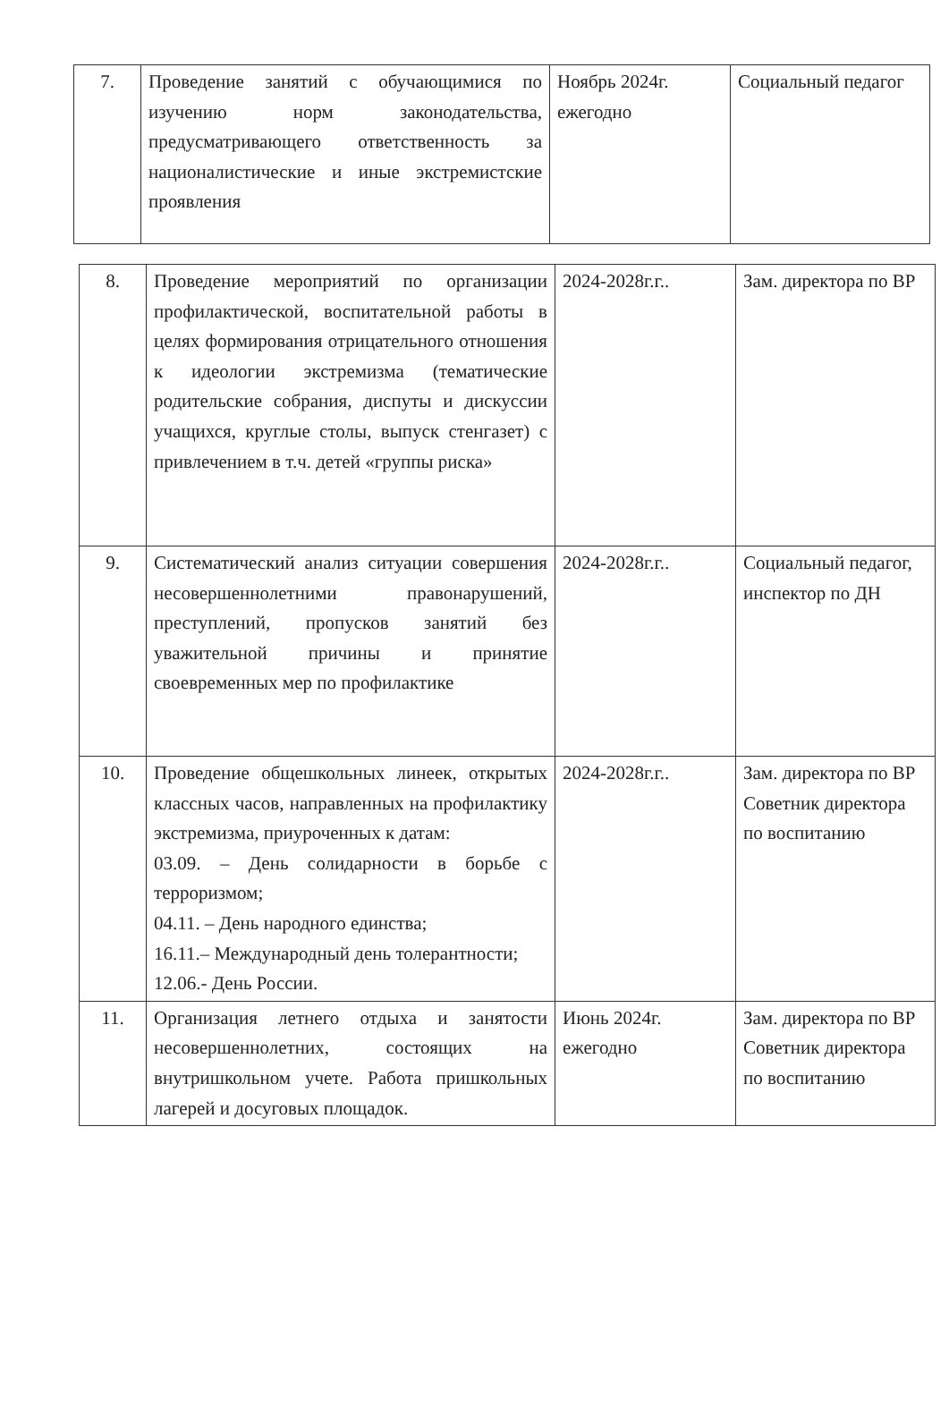| 7. | Проведение занятий с обучающимися по изучению норм законодательства, предусматривающего ответственность за националистические и иные экстремистские проявления | Ноябрь 2024г. ежегодно | Социальный педагог |
| 8. | Проведение мероприятий по организации профилактической, воспитательной работы в целях формирования отрицательного отношения к идеологии экстремизма (тематические родительские собрания, диспуты и дискуссии учащихся, круглые столы, выпуск стенгазет) с привлечением в т.ч. детей «группы риска» | 2024-2028г.г.. | Зам. директора по ВР |
| 9. | Систематический анализ ситуации совершения несовершеннолетними правонарушений, преступлений, пропусков занятий без уважительной причины и принятие своевременных мер по профилактике | 2024-2028г.г.. | Социальный педагог, инспектор по ДН |
| 10. | Проведение общешкольных линеек, открытых классных часов, направленных на профилактику экстремизма, приуроченных к датам: 03.09. – День солидарности в борьбе с терроризмом; 04.11. – День народного единства; 16.11.– Международный день толерантности; 12.06.- День России. | 2024-2028г.г.. | Зам. директора по ВР Советник директора по воспитанию |
| 11. | Организация летнего отдыха и занятости несовершеннолетних, состоящих на внутришкольном учете. Работа пришкольных лагерей и досуговых площадок. | Июнь 2024г. ежегодно | Зам. директора по ВР Советник директора по воспитанию |